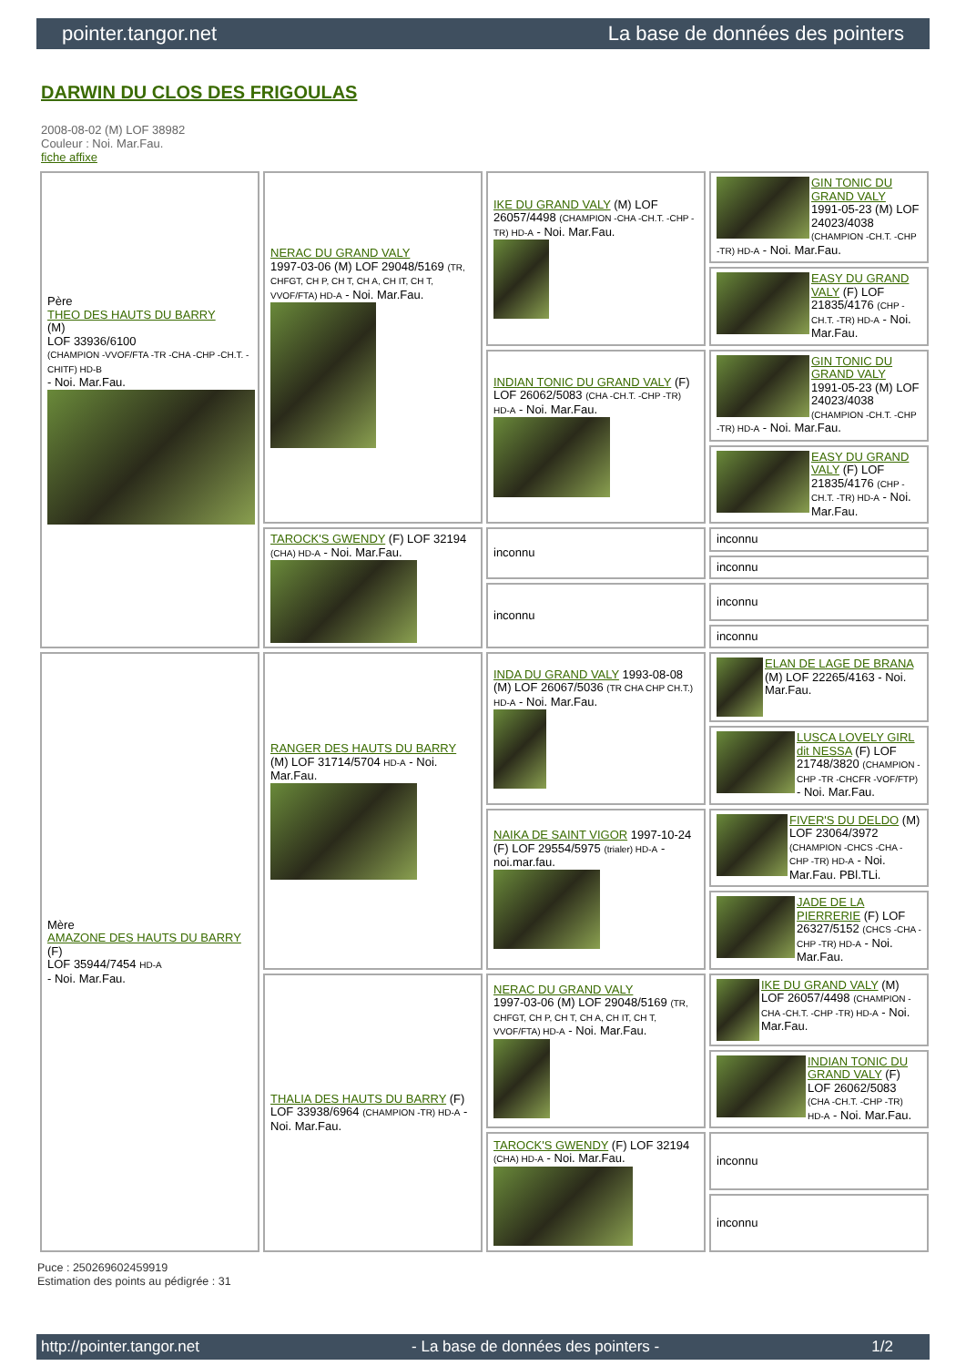pointer.tangor.net La base de données des pointers
DARWIN DU CLOS DES FRIGOULAS
2008-08-02 (M) LOF 38982
Couleur : Noi. Mar.Fau.
fiche affixe
| Père THEO DES HAUTS DU BARRY (M) LOF 33936/6100 (CHAMPION -VVOF/FTA -TR -CHA -CHP -CH.T. -CHITF) HD-B - Noi. Mar.Fau. | NERAC DU GRAND VALY 1997-03-06 (M) LOF 29048/5169 (TR, CHFGT, CH P, CH T, CH A, CH IT, CH T, VVOF/FTA) HD-A - Noi. Mar.Fau. | IKE DU GRAND VALY (M) LOF 26057/4498 (CHAMPION -CHA -CH.T. -CHP -TR) HD-A - Noi. Mar.Fau. | GIN TONIC DU GRAND VALY 1991-05-23 (M) LOF 24023/4038 (CHAMPION -CH.T. -CHP -TR) HD-A - Noi. Mar.Fau. |
| | | | EASY DU GRAND VALY (F) LOF 21835/4176 (CHP -CH.T. -TR) HD-A - Noi. Mar.Fau. |
| | | INDIAN TONIC DU GRAND VALY (F) LOF 26062/5083 (CHA -CH.T. -CHP -TR) HD-A - Noi. Mar.Fau. | GIN TONIC DU GRAND VALY 1991-05-23 (M) LOF 24023/4038 (CHAMPION -CH.T. -CHP -TR) HD-A - Noi. Mar.Fau. |
| | | | EASY DU GRAND VALY (F) LOF 21835/4176 (CHP -CH.T. -TR) HD-A - Noi. Mar.Fau. |
| | TAROCK'S GWENDY (F) LOF 32194 (CHA) HD-A - Noi. Mar.Fau. | inconnu | inconnu |
| | | | inconnu |
| | | inconnu | inconnu |
| | | | inconnu |
| Mère AMAZONE DES HAUTS DU BARRY (F) LOF 35944/7454 HD-A - Noi. Mar.Fau. | RANGER DES HAUTS DU BARRY (M) LOF 31714/5704 HD-A - Noi. Mar.Fau. | INDA DU GRAND VALY 1993-08-08 (M) LOF 26067/5036 (TR CHA CHP CH.T.) HD-A - Noi. Mar.Fau. | ELAN DE LAGE DE BRANA (M) LOF 22265/4163 - Noi. Mar.Fau. |
| | | | LUSCA LOVELY GIRL dit NESSA (F) LOF 21748/3820 (CHAMPION -CHP -TR -CHCFR -VOF/FTP) - Noi. Mar.Fau. |
| | | NAIKA DE SAINT VIGOR 1997-10-24 (F) LOF 29554/5975 (trialer) HD-A - noi.mar.fau. | FIVER'S DU DELDO (M) LOF 23064/3972 (CHAMPION -CHCS -CHA -CHP -TR) HD-A - Noi. Mar.Fau. PBl.TLi. |
| | | | JADE DE LA PIERRERIE (F) LOF 26327/5152 (CHCS -CHA -CHP -TR) HD-A - Noi. Mar.Fau. |
| | THALIA DES HAUTS DU BARRY (F) LOF 33938/6964 (CHAMPION -TR) HD-A - Noi. Mar.Fau. | NERAC DU GRAND VALY 1997-03-06 (M) LOF 29048/5169 (TR, CHFGT, CH P, CH T, CH A, CH IT, CH T, VVOF/FTA) HD-A - Noi. Mar.Fau. | IKE DU GRAND VALY (M) LOF 26057/4498 (CHAMPION -CHA -CH.T. -CHP -TR) HD-A - Noi. Mar.Fau. |
| | | | INDIAN TONIC DU GRAND VALY (F) LOF 26062/5083 (CHA -CH.T. -CHP -TR) HD-A - Noi. Mar.Fau. |
| | | TAROCK'S GWENDY (F) LOF 32194 (CHA) HD-A - Noi. Mar.Fau. | inconnu |
| | | | inconnu |
Puce : 250269602459919
Estimation des points au pédigrée : 31
http://pointer.tangor.net - La base de données des pointers - 1/2